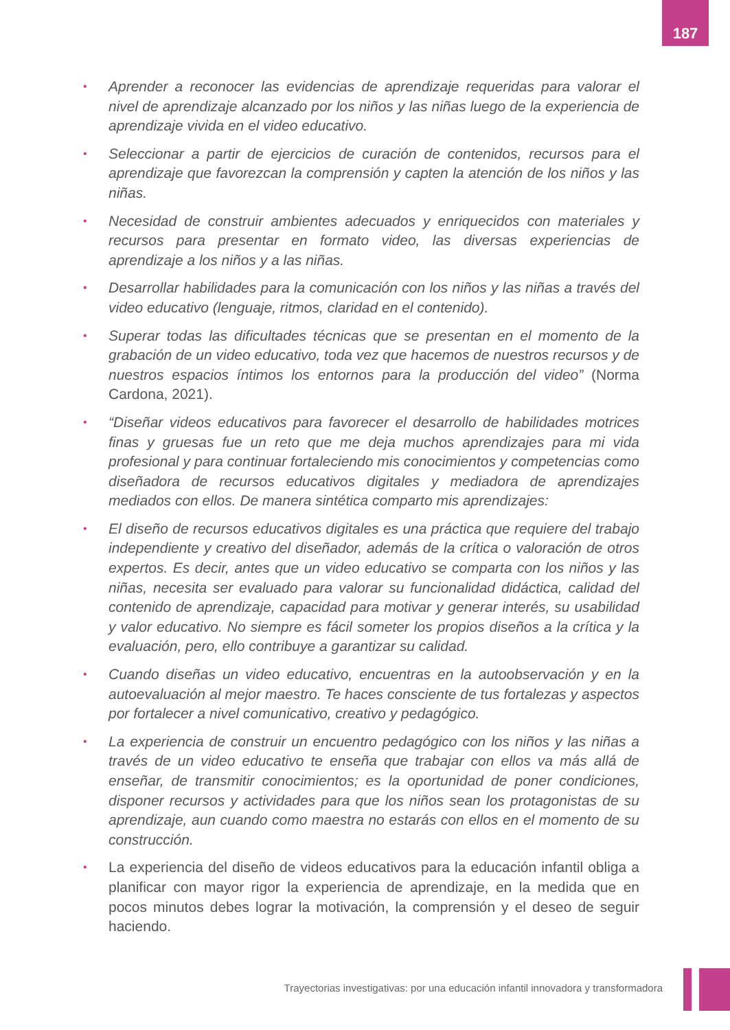187
• Aprender a reconocer las evidencias de aprendizaje requeridas para valorar el nivel de aprendizaje alcanzado por los niños y las niñas luego de la experiencia de aprendizaje vivida en el video educativo.
• Seleccionar a partir de ejercicios de curación de contenidos, recursos para el aprendizaje que favorezcan la comprensión y capten la atención de los niños y las niñas.
• Necesidad de construir ambientes adecuados y enriquecidos con materiales y recursos para presentar en formato video, las diversas experiencias de aprendizaje a los niños y a las niñas.
• Desarrollar habilidades para la comunicación con los niños y las niñas a través del video educativo (lenguaje, ritmos, claridad en el contenido).
• Superar todas las dificultades técnicas que se presentan en el momento de la grabación de un video educativo, toda vez que hacemos de nuestros recursos y de nuestros espacios íntimos los entornos para la producción del video” (Norma Cardona, 2021).
• “Diseñar videos educativos para favorecer el desarrollo de habilidades motrices finas y gruesas fue un reto que me deja muchos aprendizajes para mi vida profesional y para continuar fortaleciendo mis conocimientos y competencias como diseñadora de recursos educativos digitales y mediadora de aprendizajes mediados con ellos. De manera sintética comparto mis aprendizajes:
• El diseño de recursos educativos digitales es una práctica que requiere del trabajo independiente y creativo del diseñador, además de la crítica o valoración de otros expertos. Es decir, antes que un video educativo se comparta con los niños y las niñas, necesita ser evaluado para valorar su funcionalidad didáctica, calidad del contenido de aprendizaje, capacidad para motivar y generar interés, su usabilidad y valor educativo. No siempre es fácil someter los propios diseños a la crítica y la evaluación, pero, ello contribuye a garantizar su calidad.
• Cuando diseñas un video educativo, encuentras en la autoobservación y en la autoevaluación al mejor maestro. Te haces consciente de tus fortalezas y aspectos por fortalecer a nivel comunicativo, creativo y pedagógico.
• La experiencia de construir un encuentro pedagógico con los niños y las niñas a través de un video educativo te enseña que trabajar con ellos va más allá de enseñar, de transmitir conocimientos; es la oportunidad de poner condiciones, disponer recursos y actividades para que los niños sean los protagonistas de su aprendizaje, aun cuando como maestra no estarás con ellos en el momento de su construcción.
• La experiencia del diseño de videos educativos para la educación infantil obliga a planificar con mayor rigor la experiencia de aprendizaje, en la medida que en pocos minutos debes lograr la motivación, la comprensión y el deseo de seguir haciendo.
Trayectorias investigativas: por una educación infantil innovadora y transformadora